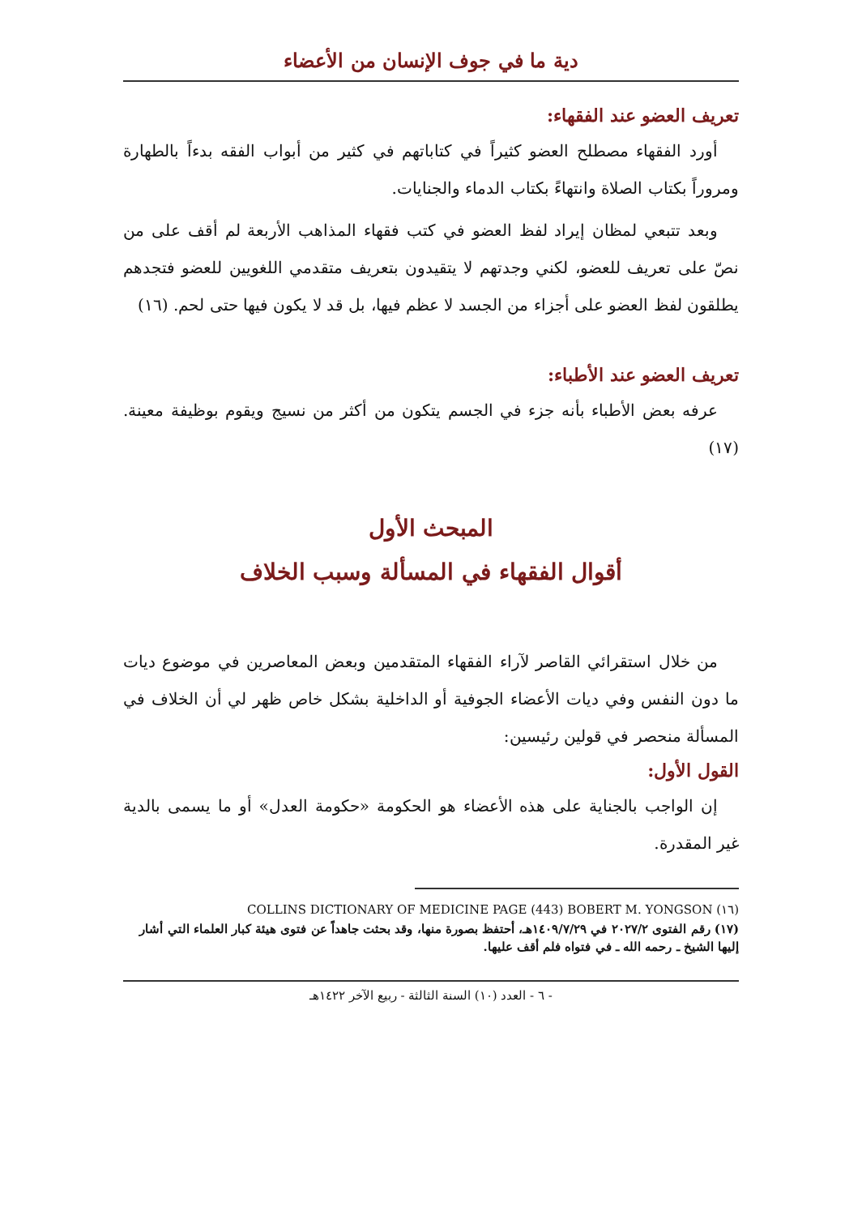دية ما في جوف الإنسان من الأعضاء
تعريف العضو عند الفقهاء:
أورد الفقهاء مصطلح العضو كثيراً في كتاباتهم في كثير من أبواب الفقه بدءاً بالطهارة ومروراً بكتاب الصلاة وانتهاءً بكتاب الدماء والجنايات.
وبعد تتبعي لمظان إيراد لفظ العضو في كتب فقهاء المذاهب الأربعة لم أقف على من نصّ على تعريف للعضو، لكني وجدتهم لا يتقيدون بتعريف متقدمي اللغويين للعضو فتجدهم يطلقون لفظ العضو على أجزاء من الجسد لا عظم فيها، بل قد لا يكون فيها حتى لحم. (١٦)
تعريف العضو عند الأطباء:
عرفه بعض الأطباء بأنه جزء في الجسم يتكون من أكثر من نسيج ويقوم بوظيفة معينة. (١٧)
المبحث الأول
أقوال الفقهاء في المسألة وسبب الخلاف
من خلال استقرائي القاصر لآراء الفقهاء المتقدمين وبعض المعاصرين في موضوع ديات ما دون النفس وفي ديات الأعضاء الجوفية أو الداخلية بشكل خاص ظهر لي أن الخلاف في المسألة منحصر في قولين رئيسين:
القول الأول:
إن الواجب بالجناية على هذه الأعضاء هو الحكومة «حكومة العدل» أو ما يسمى بالدية غير المقدرة.
(١٦) COLLINS DICTIONARY OF MEDICINE PAGE (443) BOBERT M. YONGSON
(١٧) رقم الفتوى ٢٠٢٧/٢ في ١٤٠٩/٧/٢٩هـ، أحتفظ بصورة منها، وقد بحثت جاهداً عن فتوى هيئة كبار العلماء التي أشار إليها الشيخ ـ رحمه الله ـ في فتواه فلم أقف عليها.
- ٦ - العدد (١٠) السنة الثالثة - ربيع الآخر ١٤٢٢هـ